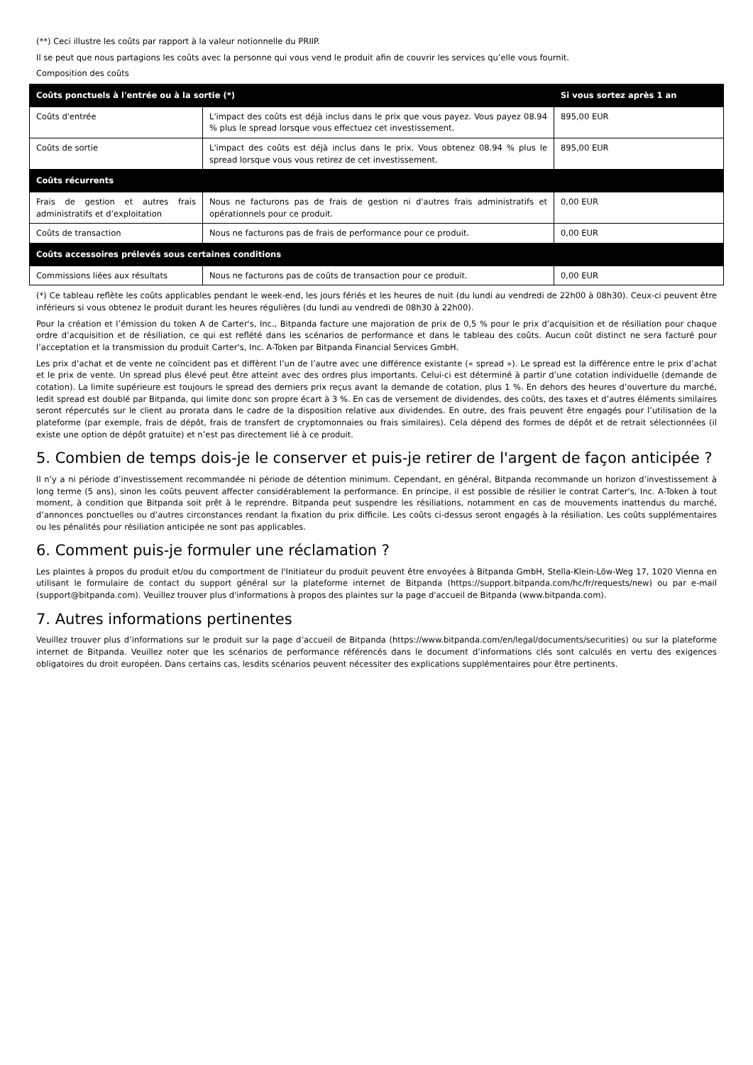(**) Ceci illustre les coûts par rapport à la valeur notionnelle du PRIIP.
Il se peut que nous partagions les coûts avec la personne qui vous vend le produit afin de couvrir les services qu’elle vous fournit.
Composition des coûts
| Coûts ponctuels à l'entrée ou à la sortie (*) | | Si vous sortez après 1 an |
| --- | --- | --- |
| Coûts d'entrée | L'impact des coûts est déjà inclus dans le prix que vous payez. Vous payez 08.94 % plus le spread lorsque vous effectuez cet investissement. | 895,00 EUR |
| Coûts de sortie | L'impact des coûts est déjà inclus dans le prix. Vous obtenez 08.94 % plus le spread lorsque vous vous retirez de cet investissement. | 895,00 EUR |
| Coûts récurrents | | |
| Frais de gestion et autres frais administratifs et d’exploitation | Nous ne facturons pas de frais de gestion ni d'autres frais administratifs et opérationnels pour ce produit. | 0,00 EUR |
| Coûts de transaction | Nous ne facturons pas de frais de performance pour ce produit. | 0,00 EUR |
| Coûts accessoires prélevés sous certaines conditions | | |
| Commissions liées aux résultats | Nous ne facturons pas de coûts de transaction pour ce produit. | 0,00 EUR |
(*) Ce tableau reflète les coûts applicables pendant le week-end, les jours fériés et les heures de nuit (du lundi au vendredi de 22h00 à 08h30). Ceux-ci peuvent être inférieurs si vous obtenez le produit durant les heures régulières (du lundi au vendredi de 08h30 à 22h00).
Pour la création et l’émission du token A de Carter's, Inc., Bitpanda facture une majoration de prix de 0,5 % pour le prix d’acquisition et de résiliation pour chaque ordre d’acquisition et de résiliation, ce qui est reflété dans les scénarios de performance et dans le tableau des coûts. Aucun coût distinct ne sera facturé pour l’acceptation et la transmission du produit Carter's, Inc. A-Token par Bitpanda Financial Services GmbH.
Les prix d’achat et de vente ne coïncident pas et diffèrent l’un de l’autre avec une différence existante (« spread »). Le spread est la différence entre le prix d’achat et le prix de vente. Un spread plus élevé peut être atteint avec des ordres plus importants. Celui-ci est déterminé à partir d’une cotation individuelle (demande de cotation). La limite supérieure est toujours le spread des derniers prix reçus avant la demande de cotation, plus 1 %. En dehors des heures d’ouverture du marché, ledit spread est doublé par Bitpanda, qui limite donc son propre écart à 3 %. En cas de versement de dividendes, des coûts, des taxes et d’autres éléments similaires seront répercutés sur le client au prorata dans le cadre de la disposition relative aux dividendes. En outre, des frais peuvent être engagés pour l’utilisation de la plateforme (par exemple, frais de dépôt, frais de transfert de cryptomonnaies ou frais similaires). Cela dépend des formes de dépôt et de retrait sélectionnées (il existe une option de dépôt gratuite) et n’est pas directement lié à ce produit.
5. Combien de temps dois-je le conserver et puis-je retirer de l'argent de façon anticipée ?
Il n’y a ni période d’investissement recommandée ni période de détention minimum. Cependant, en général, Bitpanda recommande un horizon d’investissement à long terme (5 ans), sinon les coûts peuvent affecter considérablement la performance. En principe, il est possible de résilier le contrat Carter's, Inc. A-Token à tout moment, à condition que Bitpanda soit prêt à le reprendre. Bitpanda peut suspendre les résiliations, notamment en cas de mouvements inattendus du marché, d’annonces ponctuelles ou d’autres circonstances rendant la fixation du prix difficile. Les coûts ci-dessus seront engagés à la résiliation. Les coûts supplémentaires ou les pénalités pour résiliation anticipée ne sont pas applicables.
6. Comment puis-je formuler une réclamation ?
Les plaintes à propos du produit et/ou du comportment de l'Initiateur du produit peuvent être envoyées à Bitpanda GmbH, Stella-Klein-Löw-Weg 17, 1020 Vienna en utilisant le formulaire de contact du support général sur la plateforme internet de Bitpanda (https://support.bitpanda.com/hc/fr/requests/new) ou par e-mail (support@bitpanda.com). Veuillez trouver plus d'informations à propos des plaintes sur la page d'accueil de Bitpanda (www.bitpanda.com).
7. Autres informations pertinentes
Veuillez trouver plus d’informations sur le produit sur la page d’accueil de Bitpanda (https://www.bitpanda.com/en/legal/documents/securities) ou sur la plateforme internet de Bitpanda. Veuillez noter que les scénarios de performance référencés dans le document d’informations clés sont calculés en vertu des exigences obligatoires du droit européen. Dans certains cas, lesdits scénarios peuvent nécessiter des explications supplémentaires pour être pertinents.